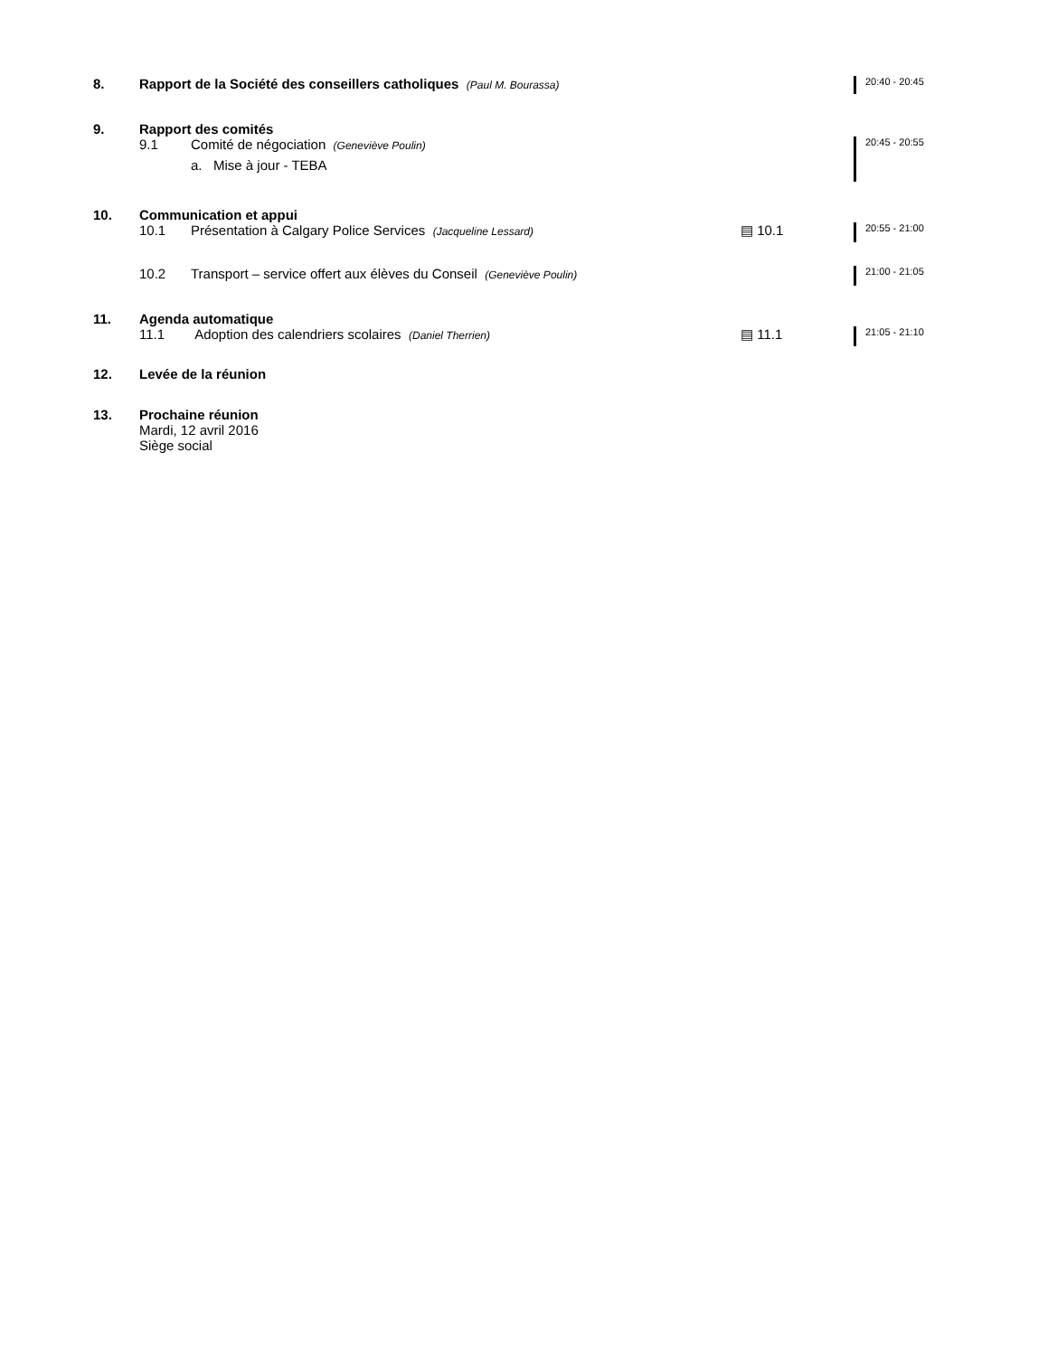8. Rapport de la Société des conseillers catholiques (Paul M. Bourassa)
20:40 - 20:45
9. Rapport des comités
9.1 Comité de négociation (Geneviève Poulin)
a. Mise à jour - TEBA
20:45 - 20:55
10. Communication et appui
10.1 Présentation à Calgary Police Services (Jacqueline Lessard)
▤ 10.1
20:55 - 21:00
10.2 Transport – service offert aux élèves du Conseil (Geneviève Poulin)
21:00 - 21:05
11. Agenda automatique
11.1 Adoption des calendriers scolaires (Daniel Therrien)
▤ 11.1
21:05 - 21:10
12. Levée de la réunion
13. Prochaine réunion
Mardi, 12 avril 2016
Siège social